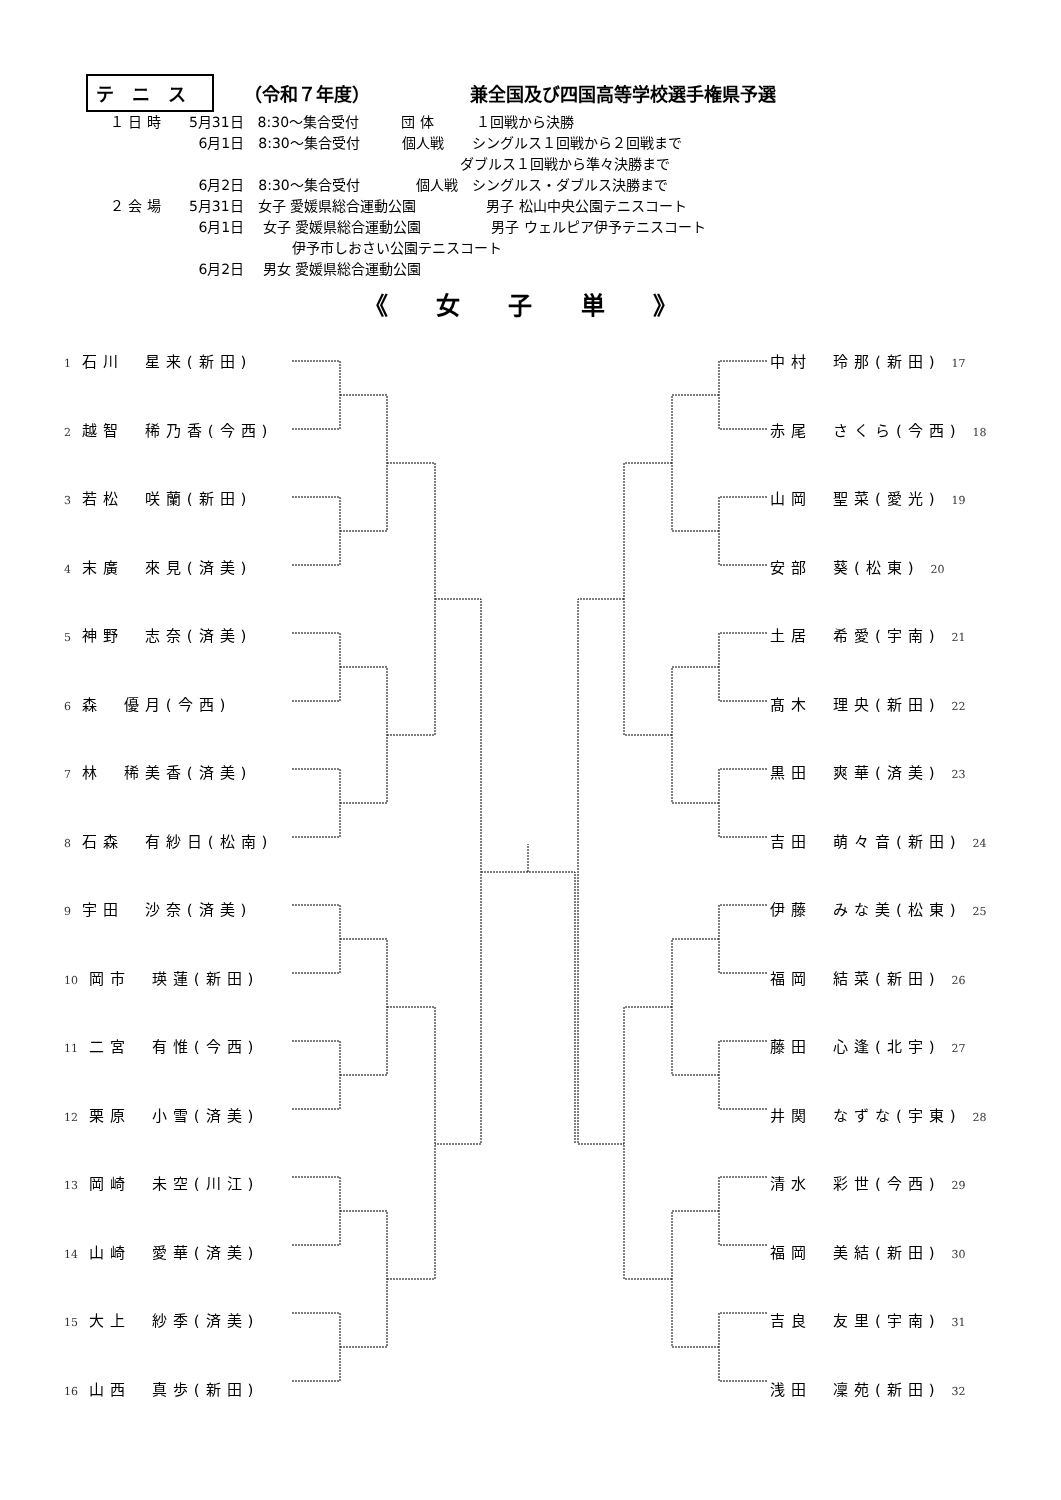テニス （令和７年度） 兼全国及び四国高等学校選手権県予選
１ 日 時　　5月31日　8:30～集合受付　　　団 体　　　１回戦から決勝
　　　　　　 6月1日　8:30～集合受付　　　個人戦　　シングルス１回戦から２回戦まで
　　　　　　　　　　　　　　　　　　　　　　　　　ダブルス１回戦から準々決勝まで
　　　　　　 6月2日　8:30～集合受付　　　　個人戦　シングルス・ダブルス決勝まで
２ 会 場　　5月31日　女子 愛媛県総合運動公園　　　　　男子 松山中央公園テニスコート
　　　　　　 6月1日　 女子 愛媛県総合運動公園　　　　　男子 ウェルピア伊予テニスコート
　　　　　　　　　　　　　伊予市しおさい公園テニスコート
　　　　　　 6月2日　 男女 愛媛県総合運動公園
《 女 子 単 》
1 石川　星来(新田)
2 越智　稀乃香(今西)
3 若松　咲蘭(新田)
4 末廣　來見(済美)
5 神野　志奈(済美)
6 森　優月(今西)
7 林　稀美香(済美)
8 石森　有紗日(松南)
9 宇田　沙奈(済美)
10 岡市　瑛蓮(新田)
11 二宮　有惟(今西)
12 栗原　小雪(済美)
13 岡崎　未空(川江)
14 山崎　愛華(済美)
15 大上　紗季(済美)
16 山西　真歩(新田)
中村　玲那(新田) 17
赤尾　さくら(今西) 18
山岡　聖菜(愛光) 19
安部　葵(松東) 20
土居　希愛(宇南) 21
髙木　理央(新田) 22
黒田　爽華(済美) 23
吉田　萌々音(新田) 24
伊藤　みな美(松東) 25
福岡　結菜(新田) 26
藤田　心逢(北宇) 27
井関　なずな(宇東) 28
清水　彩世(今西) 29
福岡　美結(新田) 30
吉良　友里(宇南) 31
浅田　凜苑(新田) 32